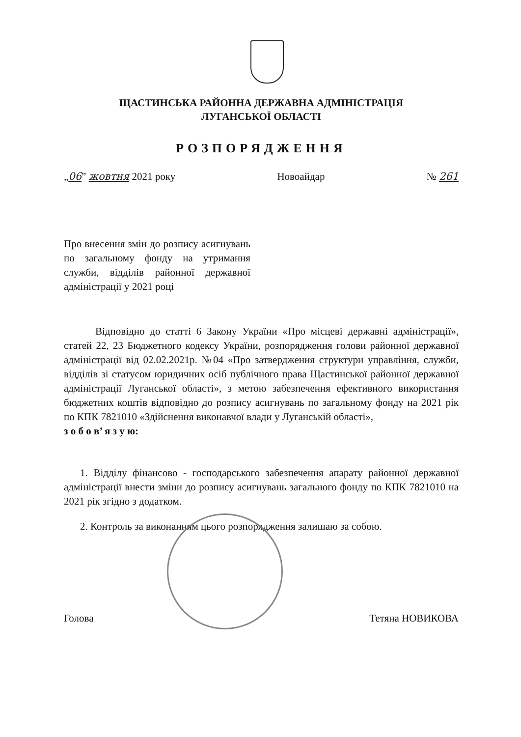ЩАСТИНСЬКА РАЙОННА ДЕРЖАВНА АДМІНІСТРАЦІЯ
ЛУГАНСЬКОЇ ОБЛАСТІ
РОЗПОРЯДЖЕННЯ
„06” жовтня 2021 року Новоайдар № 261
Про внесення змін до розпису асигнувань по загальному фонду на утримання служби, відділів районної державної адміністрації у 2021 році
Відповідно до статті 6 Закону України «Про місцеві державні адміністрації», статей 22, 23 Бюджетного кодексу України, розпорядження голови районної державної адміністрації від 02.02.2021р. №04 «Про затвердження структури управління, служби, відділів зі статусом юридичних осіб публічного права Щастинської районної державної адміністрації Луганської області», з метою забезпечення ефективного використання бюджетних коштів відповідно до розпису асигнувань по загальному фонду на 2021 рік по КПК 7821010 «Здійснення виконавчої влади у Луганській області»,
з о б о в’ я з у ю:
1. Відділу фінансово - господарського забезпечення апарату районної державної адміністрації внести зміни до розпису асигнувань загального фонду по КПК 7821010 на 2021 рік згідно з додатком.
2. Контроль за виконанням цього розпорядження залишаю за собою.
Голова Тетяна НОВИКОВА